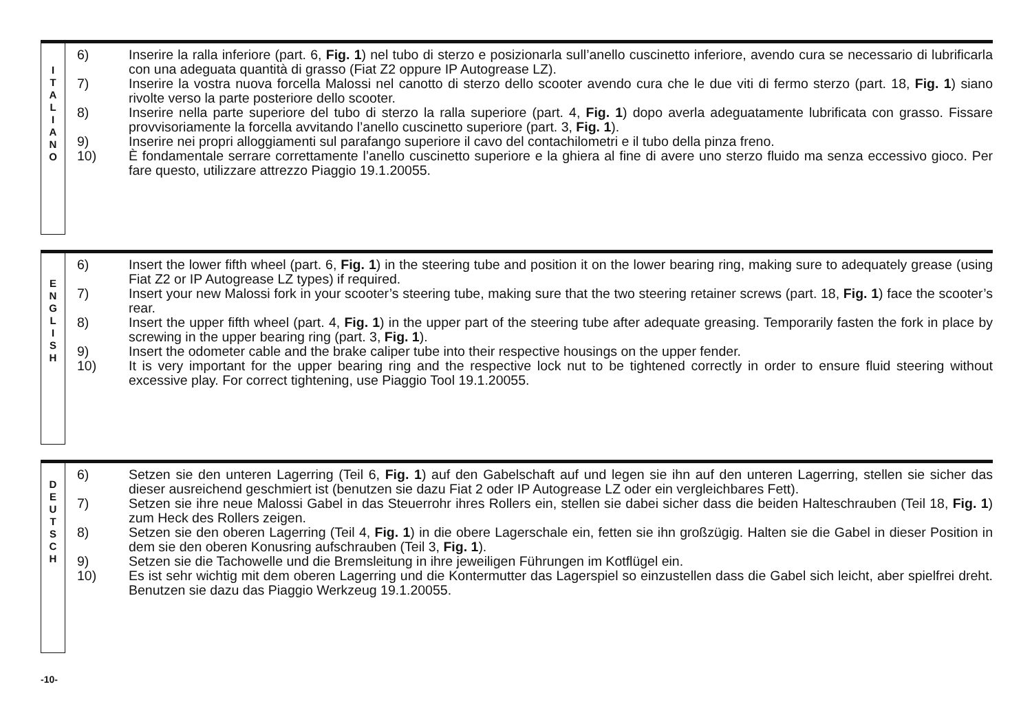I
T
A
L
I
A
N
O
6) Inserire la ralla inferiore (part. 6, Fig. 1) nel tubo di sterzo e posizionarla sull’anello cuscinetto inferiore, avendo cura se necessario di lubrificarla con una adeguata quantità di grasso (Fiat Z2 oppure IP Autogrease LZ).
7) Inserire la vostra nuova forcella Malossi nel canotto di sterzo dello scooter avendo cura che le due viti di fermo sterzo (part. 18, Fig. 1) siano rivolte verso la parte posteriore dello scooter.
8) Inserire nella parte superiore del tubo di sterzo la ralla superiore (part. 4, Fig. 1) dopo averla adeguatamente lubrificata con grasso. Fissare provvisoriamente la forcella avvitando l’anello cuscinetto superiore (part. 3, Fig. 1).
9) Inserire nei propri alloggiamenti sul parafango superiore il cavo del contachilometri e il tubo della pinza freno.
10) È fondamentale serrare correttamente l’anello cuscinetto superiore e la ghiera al fine di avere uno sterzo fluido ma senza eccessivo gioco. Per fare questo, utilizzare attrezzo Piaggio 19.1.20055.
E
N
G
L
I
S
H
6) Insert the lower fifth wheel (part. 6, Fig. 1) in the steering tube and position it on the lower bearing ring, making sure to adequately grease (using Fiat Z2 or IP Autogrease LZ types) if required.
7) Insert your new Malossi fork in your scooter’s steering tube, making sure that the two steering retainer screws (part. 18, Fig. 1) face the scooter’s rear.
8) Insert the upper fifth wheel (part. 4, Fig. 1) in the upper part of the steering tube after adequate greasing. Temporarily fasten the fork in place by screwing in the upper bearing ring (part. 3, Fig. 1).
9) Insert the odometer cable and the brake caliper tube into their respective housings on the upper fender.
10) It is very important for the upper bearing ring and the respective lock nut to be tightened correctly in order to ensure fluid steering without excessive play. For correct tightening, use Piaggio Tool 19.1.20055.
D
E
U
T
S
C
H
6) Setzen sie den unteren Lagerring (Teil 6, Fig. 1) auf den Gabelschaft auf und legen sie ihn auf den unteren Lagerring, stellen sie sicher das dieser ausreichend geschmiert ist (benutzen sie dazu Fiat 2 oder IP Autogrease LZ oder ein vergleichbares Fett).
7) Setzen sie ihre neue Malossi Gabel in das Steuerrohr ihres Rollers ein, stellen sie dabei sicher dass die beiden Halteschrauben (Teil 18, Fig. 1) zum Heck des Rollers zeigen.
8) Setzen sie den oberen Lagerring (Teil 4, Fig. 1) in die obere Lagerschale ein, fetten sie ihn großzügig. Halten sie die Gabel in dieser Position in dem sie den oberen Konusring aufschrauben (Teil 3, Fig. 1).
9) Setzen sie die Tachowelle und die Bremsleitung in ihre jeweiligen Führungen im Kotflügel ein.
10) Es ist sehr wichtig mit dem oberen Lagerring und die Kontermutter das Lagerspiel so einzustellen dass die Gabel sich leicht, aber spielfrei dreht. Benutzen sie dazu das Piaggio Werkzeug 19.1.20055.
-10-